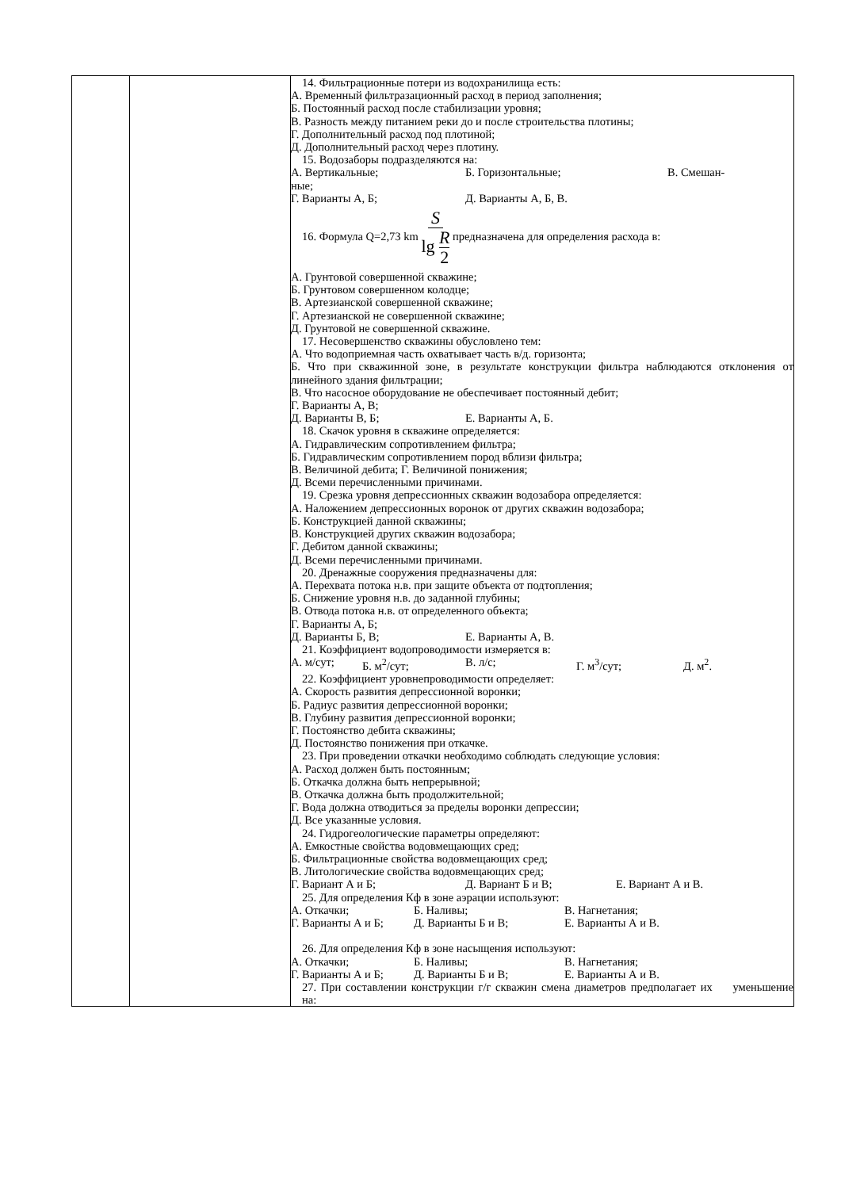| | | 14. Фильтрационные потери из водохранилища есть: А. Временный фильтразационный расход в период заполнения; Б. Постоянный расход после стабилизации уровня; В. Разность между питанием реки до и после строительства плотины; Г. Дополнительный расход под плотиной; Д. Дополнительный расход через плотину. 15. Водозаборы подразделяются на: А. Вертикальные; Б. Горизонтальные; В. Смешан- ные; Г. Варианты А, Б; Д. Варианты А, Б, В. 16. Формула Q=2,73 km S lg R 2 предназначена для определения расхода в: А. Грунтовой совершенной скважине; Б. Грунтовом совершенном колодце; В. Артезианской совершенной скважине; Г. Артезианской не совершенной скважине; Д. Грунтовой не совершенной скважине. 17. Несовершенство скважины обусловлено тем: А. Что водоприемная часть охватывает часть в/д. горизонта; Б. Что при скважинной зоне, в результате конструкции фильтра наблюдаются отклонения от линейного здания фильтрации; В. Что насосное оборудование не обеспечивает постоянный дебит; Г. Варианты А, В; Д. Варианты В, Б; Е. Варианты А, Б. 18. Скачок уровня в скважине определяется: А. Гидравлическим сопротивлением фильтра; Б. Гидравлическим сопротивлением пород вблизи фильтра; В. Величиной дебита; Г. Величиной понижения; Д. Всеми перечисленными причинами. 19. Срезка уровня депрессионных скважин водозабора определяется: А. Наложением депрессионных воронок от других скважин водозабора; Б. Конструкцией данной скважины; В. Конструкцией других скважин водозабора; Г. Дебитом данной скважины; Д. Всеми перечисленными причинами. 20. Дренажные сооружения предназначены для: А. Перехвата потока н.в. при защите объекта от подтопления; Б. Снижение уровня н.в. до заданной глубины; В. Отвода потока н.в. от определенного объекта; Г. Варианты А, Б; Д. Варианты Б, В; Е. Варианты А, В. 21. Коэффициент водопроводимости измеряется в: А. м/сут; Б. м<sup>2</sup>/сут; В. л/с; Г. м<sup>3</sup>/сут; Д. м<sup>2</sup>. 22. Коэффициент уровнепроводимости определяет: А. Скорость развития депрессионной воронки; Б. Радиус развития депрессионной воронки; В. Глубину развития депрессионной воронки; Г. Постоянство дебита скважины; Д. Постоянство понижения при откачке. 23. При проведении откачки необходимо соблюдать следующие условия: А. Расход должен быть постоянным; Б. Откачка должна быть непрерывной; В. Откачка должна быть продолжительной; Г. Вода должна отводиться за пределы воронки депрессии; Д. Все указанные условия. 24. Гидрогеологические параметры определяют: А. Емкостные свойства водовмещающих сред; Б. Фильтрационные свойства водовмещающих сред; В. Литологические свойства водовмещающих сред; Г. Вариант А и Б; Д. Вариант Б и В; Е. Вариант А и В. 25. Для определения Кф в зоне аэрации используют: А. Откачки; Б. Наливы; В. Нагнетания; Г. Варианты А и Б; Д. Варианты Б и В; Е. Варианты А и В. 26. Для определения Кф в зоне насыщения используют: А. Откачки; Б. Наливы; В. Нагнетания; Г. Варианты А и Б; Д. Варианты Б и В; Е. Варианты А и В. 27. При составлении конструкции г/г скважин смена диаметров предполагает их уменьшение на: |